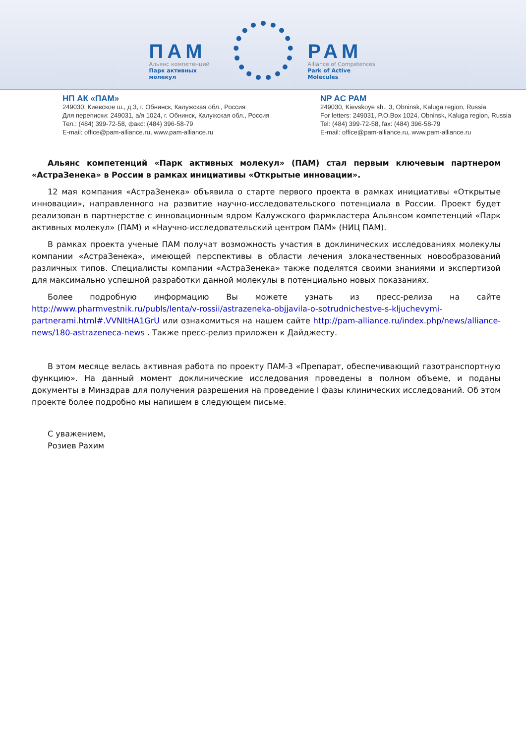ПАМ
Альянс компетенций
Парк активных молекул
PAM
Alliance of Competences
Park of Active Molecules
НП АК «ПАМ»
249030, Киевское ш., д.3, г. Обнинск, Калужская обл., Россия
Для переписки: 249031, а/я 1024, г. Обнинск, Калужская обл., Россия
Тел.: (484) 399-72-58, факс: (484) 396-58-79
E-mail: office@pam-alliance.ru, www.pam-alliance.ru
NP AC PAM
249030, Kievskoye sh., 3, Obninsk, Kaluga region, Russia
For letters: 249031, P.O.Box 1024, Obninsk, Kaluga region, Russia
Tel: (484) 399-72-58, fax: (484) 396-58-79
E-mail: office@pam-alliance.ru, www.pam-alliance.ru
Альянс компетенций «Парк активных молекул» (ПАМ) стал первым ключевым партнером «АстраЗенека» в России в рамках инициативы «Открытые инновации».
12 мая компания «АстраЗенека» объявила о старте первого проекта в рамках инициативы «Открытые инновации», направленного на развитие научно-исследовательского потенциала в России. Проект будет реализован в партнерстве с инновационным ядром Калужского фармкластера Альянсом компетенций «Парк активных молекул» (ПАМ) и «Научно-исследовательский центром ПАМ» (НИЦ ПАМ).
В рамках проекта ученые ПАМ получат возможность участия в доклинических исследованиях молекулы компании «АстраЗенека», имеющей перспективы в области лечения злокачественных новообразований различных типов. Специалисты компании «АстраЗенека» также поделятся своими знаниями и экспертизой для максимально успешной разработки данной молекулы в потенциально новых показаниях.
Более подробную информацию Вы можете узнать из пресс-релиза на сайте http://www.pharmvestnik.ru/publs/lenta/v-rossii/astrazeneka-objjavila-o-sotrudnichestve-s-kljuchevymi-partnerami.html#.VVNItHA1GrU или ознакомиться на нашем сайте http://pam-alliance.ru/index.php/news/alliance-news/180-astrazeneca-news . Также пресс-релиз приложен к Дайджесту.
В этом месяце велась активная работа по проекту ПАМ-3 «Препарат, обеспечивающий газотранспортную функцию». На данный момент доклинические исследования проведены в полном объеме, и поданы документы в Минздрав для получения разрешения на проведение I фазы клинических исследований. Об этом проекте более подробно мы напишем в следующем письме.
С уважением,
Розиев Рахим